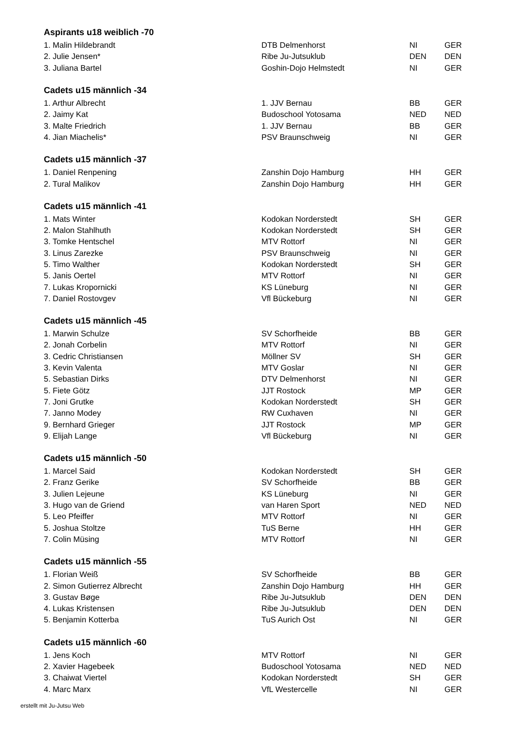Aspirants u18 weiblich -70
| 1. Malin Hildebrandt | DTB Delmenhorst | NI | GER |
| 2. Julie Jensen* | Ribe Ju-Jutsuklub | DEN | DEN |
| 3. Juliana Bartel | Goshin-Dojo Helmstedt | NI | GER |
Cadets u15 männlich -34
| 1. Arthur Albrecht | 1. JJV Bernau | BB | GER |
| 2. Jaimy Kat | Budoschool Yotosama | NED | NED |
| 3. Malte Friedrich | 1. JJV Bernau | BB | GER |
| 4. Jian Miachelis* | PSV Braunschweig | NI | GER |
Cadets u15 männlich -37
| 1. Daniel Renpening | Zanshin Dojo Hamburg | HH | GER |
| 2. Tural Malikov | Zanshin Dojo Hamburg | HH | GER |
Cadets u15 männlich -41
| 1. Mats Winter | Kodokan Norderstedt | SH | GER |
| 2. Malon Stahlhuth | Kodokan Norderstedt | SH | GER |
| 3. Tomke Hentschel | MTV Rottorf | NI | GER |
| 3. Linus Zarezke | PSV Braunschweig | NI | GER |
| 5. Timo Walther | Kodokan Norderstedt | SH | GER |
| 5. Janis Oertel | MTV Rottorf | NI | GER |
| 7. Lukas Kropornicki | KS Lüneburg | NI | GER |
| 7. Daniel Rostovgev | Vfl Bückeburg | NI | GER |
Cadets u15 männlich -45
| 1. Marwin Schulze | SV Schorfheide | BB | GER |
| 2. Jonah Corbelin | MTV Rottorf | NI | GER |
| 3. Cedric Christiansen | Möllner SV | SH | GER |
| 3. Kevin Valenta | MTV Goslar | NI | GER |
| 5. Sebastian Dirks | DTV Delmenhorst | NI | GER |
| 5. Fiete Götz | JJT Rostock | MP | GER |
| 7. Joni Grutke | Kodokan Norderstedt | SH | GER |
| 7. Janno Modey | RW Cuxhaven | NI | GER |
| 9. Bernhard Grieger | JJT Rostock | MP | GER |
| 9. Elijah Lange | Vfl Bückeburg | NI | GER |
Cadets u15 männlich -50
| 1. Marcel Said | Kodokan Norderstedt | SH | GER |
| 2. Franz Gerike | SV Schorfheide | BB | GER |
| 3. Julien Lejeune | KS Lüneburg | NI | GER |
| 3. Hugo van de Griend | van Haren Sport | NED | NED |
| 5. Leo Pfeiffer | MTV Rottorf | NI | GER |
| 5. Joshua Stoltze | TuS Berne | HH | GER |
| 7. Colin Müsing | MTV Rottorf | NI | GER |
Cadets u15 männlich -55
| 1. Florian Weiß | SV Schorfheide | BB | GER |
| 2. Simon Gutierrez Albrecht | Zanshin Dojo Hamburg | HH | GER |
| 3. Gustav Bøge | Ribe Ju-Jutsuklub | DEN | DEN |
| 4. Lukas Kristensen | Ribe Ju-Jutsuklub | DEN | DEN |
| 5. Benjamin Kotterba | TuS Aurich Ost | NI | GER |
Cadets u15 männlich -60
| 1. Jens Koch | MTV Rottorf | NI | GER |
| 2. Xavier Hagebeek | Budoschool Yotosama | NED | NED |
| 3. Chaiwat Viertel | Kodokan Norderstedt | SH | GER |
| 4. Marc Marx | VfL Westercelle | NI | GER |
erstellt mit Ju-Jutsu Web